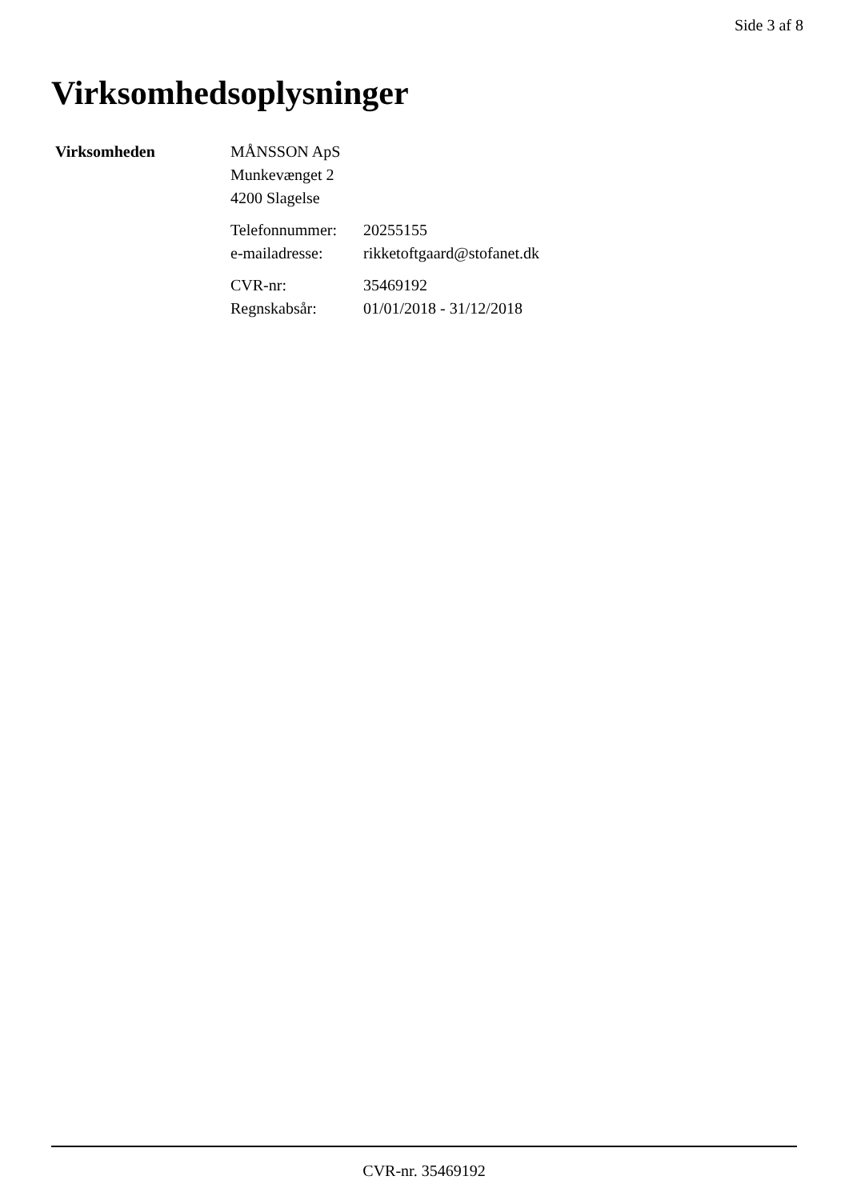Side 3 af 8
Virksomhedsoplysninger
Virksomheden MÅNSSON ApS
Munkevænget 2
4200 Slagelse
Telefonnummer: 20255155
e-mailadresse: rikketoftgaard@stofanet.dk
CVR-nr: 35469192
Regnskabsår: 01/01/2018 - 31/12/2018
CVR-nr. 35469192